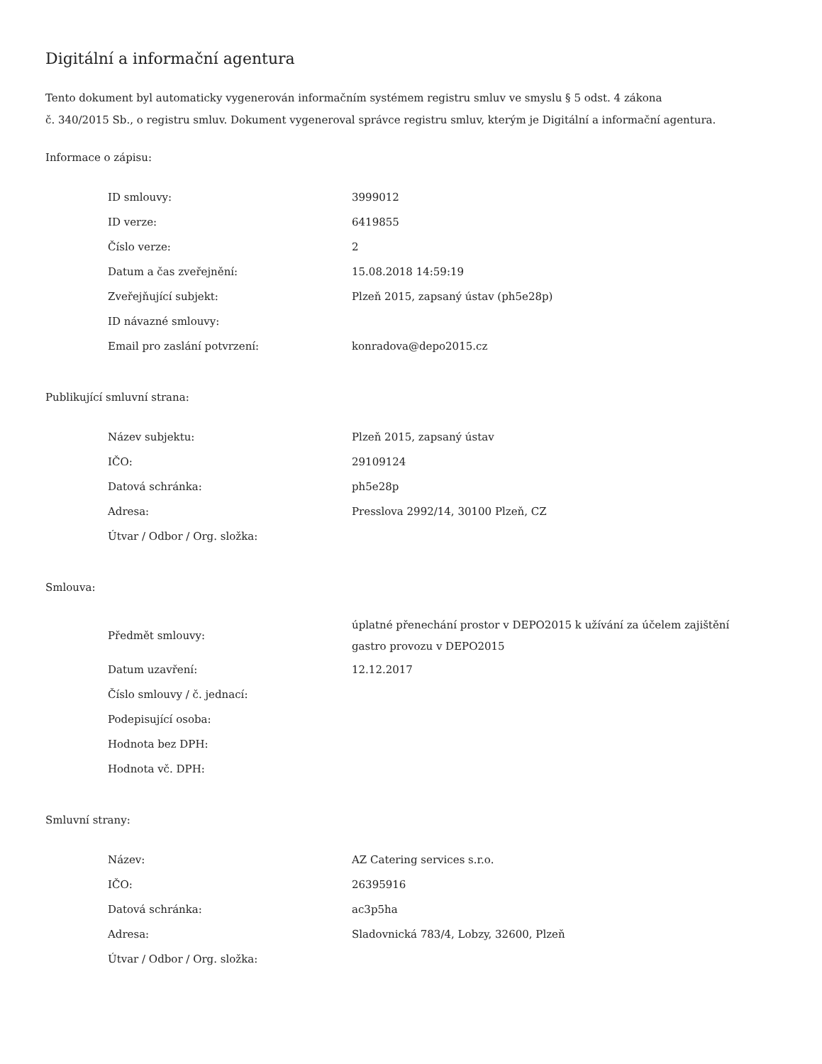Digitální a informační agentura
Tento dokument byl automaticky vygenerován informačním systémem registru smluv ve smyslu § 5 odst. 4 zákona
č. 340/2015 Sb., o registru smluv. Dokument vygeneroval správce registru smluv, kterým je Digitální a informační agentura.
Informace o zápisu:
| ID smlouvy: | 3999012 |
| ID verze: | 6419855 |
| Číslo verze: | 2 |
| Datum a čas zveřejnění: | 15.08.2018 14:59:19 |
| Zveřejňující subjekt: | Plzeň 2015, zapsaný ústav (ph5e28p) |
| ID návazné smlouvy: | |
| Email pro zaslání potvrzení: | konradova@depo2015.cz |
Publikující smluvní strana:
| Název subjektu: | Plzeň 2015, zapsaný ústav |
| IČO: | 29109124 |
| Datová schránka: | ph5e28p |
| Adresa: | Presslova 2992/14, 30100 Plzeň, CZ |
| Útvar / Odbor / Org. složka: | |
Smlouva:
| Předmět smlouvy: | úplatné přenechání prostor v DEPO2015 k užívání za účelem zajištění gastro provozu v DEPO2015 |
| Datum uzavření: | 12.12.2017 |
| Číslo smlouvy / č. jednací: | |
| Podepisující osoba: | |
| Hodnota bez DPH: | |
| Hodnota vč. DPH: | |
Smluvní strany:
| Název: | AZ Catering services s.r.o. |
| IČO: | 26395916 |
| Datová schránka: | ac3p5ha |
| Adresa: | Sladovnická 783/4, Lobzy, 32600, Plzeň |
| Útvar / Odbor / Org. složka: | |